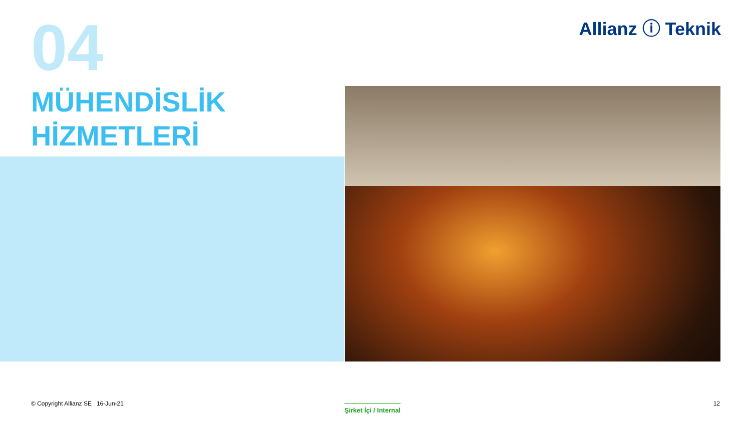04 Allianz ⓘ Teknik
MÜHENDİSLİK
HİZMETLERİ
© Copyright Allianz SE 16-Jun-21
Şirket İçi / Internal 12